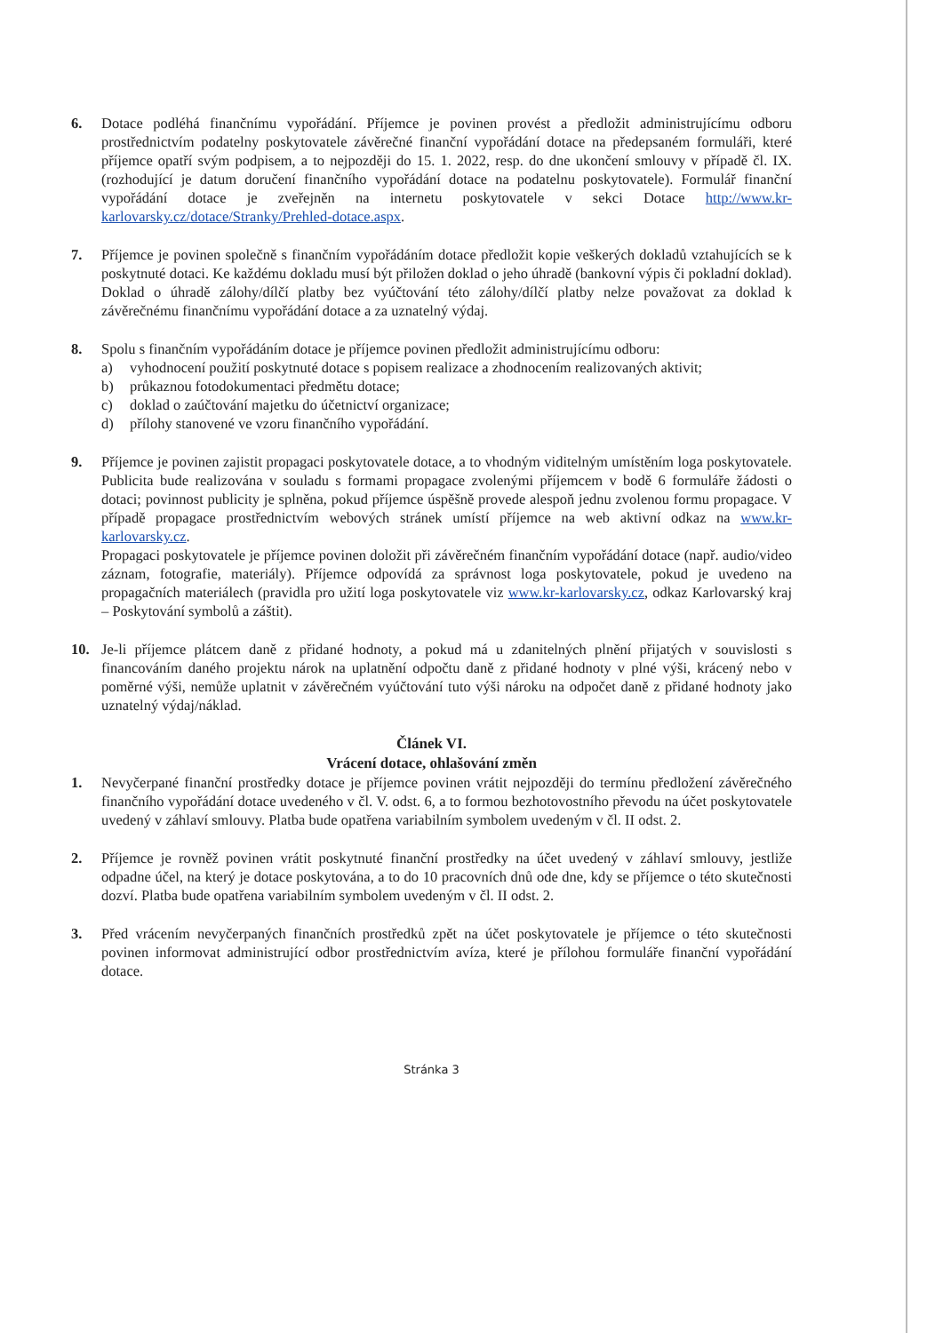6. Dotace podléhá finančnímu vypořádání. Příjemce je povinen provést a předložit administrujícímu odboru prostřednictvím podatelny poskytovatele závěrečné finanční vypořádání dotace na předepsaném formuláři, které příjemce opatří svým podpisem, a to nejpozději do 15. 1. 2022, resp. do dne ukončení smlouvy v případě čl. IX. (rozhodující je datum doručení finančního vypořádání dotace na podatelnu poskytovatele). Formulář finanční vypořádání dotace je zveřejněn na internetu poskytovatele v sekci Dotace http://www.kr-karlovarsky.cz/dotace/Stranky/Prehled-dotace.aspx.
7. Příjemce je povinen společně s finančním vypořádáním dotace předložit kopie veškerých dokladů vztahujících se k poskytnuté dotaci. Ke každému dokladu musí být přiložen doklad o jeho úhradě (bankovní výpis či pokladní doklad). Doklad o úhradě zálohy/dílčí platby bez vyúčtování této zálohy/dílčí platby nelze považovat za doklad k závěrečnému finančnímu vypořádání dotace a za uznatelný výdaj.
8. Spolu s finančním vypořádáním dotace je příjemce povinen předložit administrujícímu odboru:
a) vyhodnocení použití poskytnuté dotace s popisem realizace a zhodnocením realizovaných aktivit;
b) průkaznou fotodokumentaci předmětu dotace;
c) doklad o zaúčtování majetku do účetnictví organizace;
d) přílohy stanovené ve vzoru finančního vypořádání.
9. Příjemce je povinen zajistit propagaci poskytovatele dotace, a to vhodným viditelným umístěním loga poskytovatele. Publicita bude realizována v souladu s formami propagace zvolenými příjemcem v bodě 6 formuláře žádosti o dotaci; povinnost publicity je splněna, pokud příjemce úspěšně provede alespoň jednu zvolenou formu propagace. V případě propagace prostřednictvím webových stránek umístí příjemce na web aktivní odkaz na www.kr-karlovarsky.cz.
Propagaci poskytovatele je příjemce povinen doložit při závěrečném finančním vypořádání dotace (např. audio/video záznam, fotografie, materiály). Příjemce odpovídá za správnost loga poskytovatele, pokud je uvedeno na propagačních materiálech (pravidla pro užití loga poskytovatele viz www.kr-karlovarsky.cz, odkaz Karlovarský kraj – Poskytování symbolů a záštit).
10. Je-li příjemce plátcem daně z přidané hodnoty, a pokud má u zdanitelných plnění přijatých v souvislosti s financováním daného projektu nárok na uplatnění odpočtu daně z přidané hodnoty v plné výši, krácený nebo v poměrné výši, nemůže uplatnit v závěrečném vyúčtování tuto výši nároku na odpočet daně z přidané hodnoty jako uznatelný výdaj/náklad.
Článek VI.
Vrácení dotace, ohlašování změn
1. Nevyčerpané finanční prostředky dotace je příjemce povinen vrátit nejpozději do termínu předložení závěrečného finančního vypořádání dotace uvedeného v čl. V. odst. 6, a to formou bezhotovostního převodu na účet poskytovatele uvedený v záhlaví smlouvy. Platba bude opatřena variabilním symbolem uvedeným v čl. II odst. 2.
2. Příjemce je rovněž povinen vrátit poskytnuté finanční prostředky na účet uvedený v záhlaví smlouvy, jestliže odpadne účel, na který je dotace poskytována, a to do 10 pracovních dnů ode dne, kdy se příjemce o této skutečnosti dozví. Platba bude opatřena variabilním symbolem uvedeným v čl. II odst. 2.
3. Před vrácením nevyčerpaných finančních prostředků zpět na účet poskytovatele je příjemce o této skutečnosti povinen informovat administrující odbor prostřednictvím avíza, které je přílohou formuláře finanční vypořádání dotace.
Stránka 3